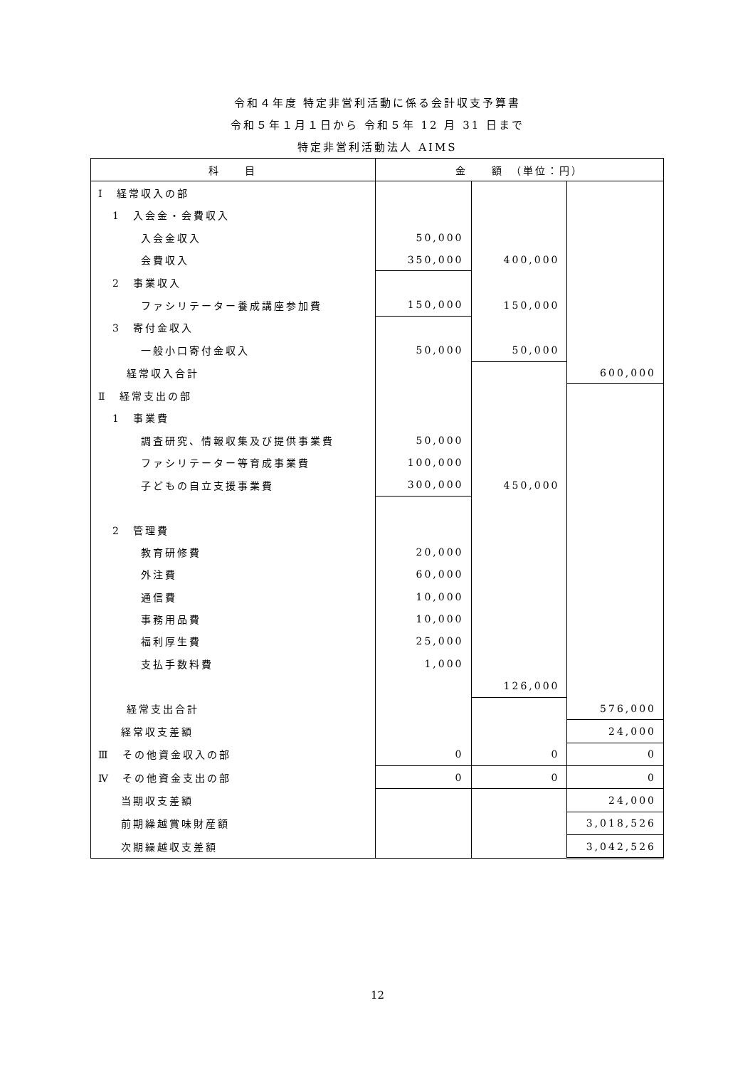令和４年度 特定非営利活動に係る会計収支予算書
令和５年１月１日から 令和５年 12 月 31 日まで
特定非営利活動法人 AIMS
| 科 目 | 金 額 （単位：円） | | |
| --- | --- | --- | --- |
| Ⅰ 経常収入の部 | | | |
| 1 入会金・会費収入 | | | |
| 入会金収入 | 50,000 | | |
| 会費収入 | 350,000 | 400,000 | |
| 2 事業収入 | | | |
| ファシリテーター養成講座参加費 | 150,000 | 150,000 | |
| 3 寄付金収入 | | | |
| 一般小口寄付金収入 | 50,000 | 50,000 | |
| 経常収入合計 | | | 600,000 |
| Ⅱ 経常支出の部 | | | |
| 1 事業費 | | | |
| 調査研究、情報収集及び提供事業費 | 50,000 | | |
| ファシリテーター等育成事業費 | 100,000 | | |
| 子どもの自立支援事業費 | 300,000 | 450,000 | |
| 2 管理費 | | | |
| 教育研修費 | 20,000 | | |
| 外注費 | 60,000 | | |
| 通信費 | 10,000 | | |
| 事務用品費 | 10,000 | | |
| 福利厚生費 | 25,000 | | |
| 支払手数料費 | 1,000 | | |
| | | 126,000 | |
| 経常支出合計 | | | 576,000 |
| 経常収支差額 | | | 24,000 |
| Ⅲ その他資金収入の部 | 0 | 0 | 0 |
| Ⅳ その他資金支出の部 | 0 | 0 | 0 |
| 当期収支差額 | | | 24,000 |
| 前期繰越賞味財産額 | | | 3,018,526 |
| 次期繰越収支差額 | | | 3,042,526 |
12